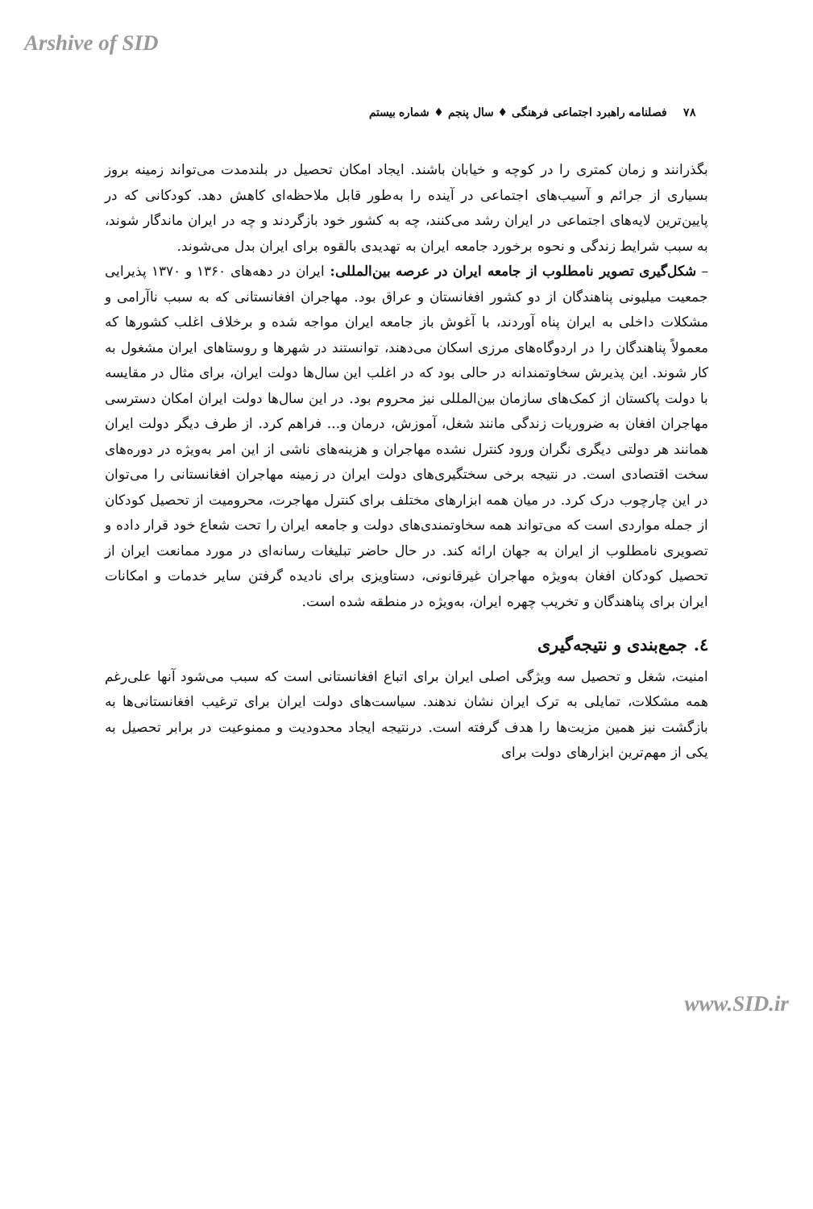Arshive of SID
۷۸ فصلنامه راهبرد اجتماعی فرهنگی ♦ سال پنجم ♦ شماره بیستم
بگذرانند و زمان کمتری را در کوچه و خیابان باشند. ایجاد امکان تحصیل در بلندمدت می‌تواند زمینه بروز بسیاری از جرائم و آسیب‌های اجتماعی در آینده را به‌طور قابل ملاحظه‌ای کاهش دهد. کودکانی که در پایین‌ترین لایه‌های اجتماعی در ایران رشد می‌کنند، چه به کشور خود بازگردند و چه در ایران ماندگار شوند، به سبب شرایط زندگی و نحوه برخورد جامعه ایران به تهدیدی بالقوه برای ایران بدل می‌شوند.
– شکل‌گیری تصویر نامطلوب از جامعه ایران در عرصه بین‌المللی: ایران در دهه‌های ۱۳۶۰ و ۱۳۷۰ پذیرایی جمعیت میلیونی پناهندگان از دو کشور افغانستان و عراق بود. مهاجران افغانستانی که به سبب ناآرامی و مشکلات داخلی به ایران پناه آوردند، با آغوش باز جامعه ایران مواجه شده و برخلاف اغلب کشورها که معمولاً پناهندگان را در اردوگاه‌های مرزی اسکان می‌دهند، توانستند در شهرها و روستاهای ایران مشغول به کار شوند. این پذیرش سخاوتمندانه در حالی بود که در اغلب این سال‌ها دولت ایران، برای مثال در مقایسه با دولت پاکستان از کمک‌های سازمان بین‌المللی نیز محروم بود. در این سال‌ها دولت ایران امکان دسترسی مهاجران افغان به ضروریات زندگی مانند شغل، آموزش، درمان و... فراهم کرد. از طرف دیگر دولت ایران همانند هر دولتی دیگری نگران ورود کنترل نشده مهاجران و هزینه‌های ناشی از این امر به‌ویژه در دوره‌های سخت اقتصادی است. در نتیجه برخی سختگیری‌های دولت ایران در زمینه مهاجران افغانستانی را می‌توان در این چارچوب درک کرد. در میان همه ابزارهای مختلف برای کنترل مهاجرت، محرومیت از تحصیل کودکان از جمله مواردی است که می‌تواند همه سخاوتمندی‌های دولت و جامعه ایران را تحت شعاع خود قرار داده و تصویری نامطلوب از ایران به جهان ارائه کند. در حال حاضر تبلیغات رسانه‌ای در مورد ممانعت ایران از تحصیل کودکان افغان به‌ویژه مهاجران غیرقانونی، دستاویزی برای نادیده گرفتن سایر خدمات و امکانات ایران برای پناهندگان و تخریب چهره ایران، به‌ویژه در منطقه شده است.
٤. جمع‌بندی و نتیجه‌گیری
امنیت، شغل و تحصیل سه ویژگی اصلی ایران برای اتباع افغانستانی است که سبب می‌شود آنها علی‌رغم همه مشکلات، تمایلی به ترک ایران نشان ندهند. سیاست‌های دولت ایران برای ترغیب افغانستانی‌ها به بازگشت نیز همین مزیت‌ها را هدف گرفته است. درنتیجه ایجاد محدودیت و ممنوعیت در برابر تحصیل به یکی از مهم‌ترین ابزارهای دولت برای
www.SID.ir